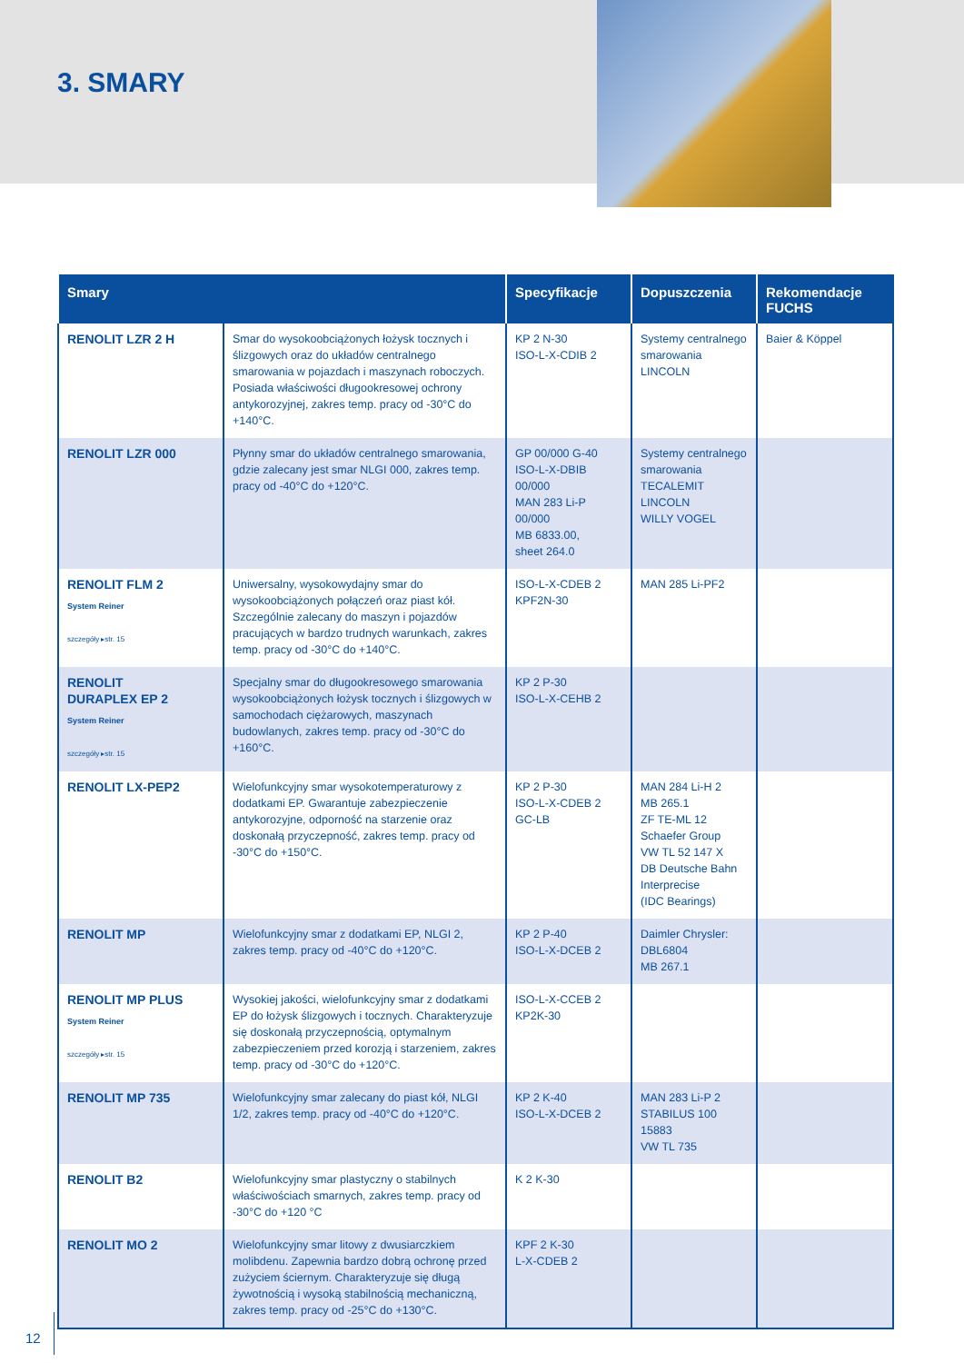3. SMARY
| Smary | | Specyfikacje | Dopuszczenia | Rekomendacje FUCHS |
| --- | --- | --- | --- | --- |
| RENOLIT LZR 2 H | Smar do wysokoobciążonych łożysk tocznych i ślizgowych oraz do układów centralnego smarowania w pojazdach i maszynach roboczych. Posiada właściwości długookresowej ochrony antykorozyjnej, zakres temp. pracy od -30°C do +140°C. | KP 2 N-30 ISO-L-X-CDIB 2 | Systemy centralnego smarowania LINCOLN | Baier & Köppel |
| RENOLIT LZR 000 | Płynny smar do układów centralnego smarowania, gdzie zalecany jest smar NLGI 000, zakres temp. pracy od -40°C do +120°C. | GP 00/000 G-40 ISO-L-X-DBIB 00/000 MAN 283 Li-P 00/000 MB 6833.00, sheet 264.0 | Systemy centralnego smarowania TECALEMIT LINCOLN WILLY VOGEL | |
| RENOLIT FLM 2 System Reiner szczegóły ▸str. 15 | Uniwersalny, wysokowydajny smar do wysokoobciążonych połączeń oraz piast kół. Szczególnie zalecany do maszyn i pojazdów pracujących w bardzo trudnych warunkach, zakres temp. pracy od -30°C do +140°C. | ISO-L-X-CDEB 2 KPF2N-30 | MAN 285 Li-PF2 | |
| RENOLIT DURAPLEX EP 2 System Reiner szczegóły ▸str. 15 | Specjalny smar do długookresowego smarowania wysokoobciążonych łożysk tocznych i ślizgowych w samochodach ciężarowych, maszynach budowlanych, zakres temp. pracy od -30°C do +160°C. | KP 2 P-30 ISO-L-X-CEHB 2 | | |
| RENOLIT LX-PEP2 | Wielofunkcyjny smar wysokotemperaturowy z dodatkami EP. Gwarantuje zabezpieczenie antykorozyjne, odporność na starzenie oraz doskonałą przyczepność, zakres temp. pracy od -30°C do +150°C. | KP 2 P-30 ISO-L-X-CDEB 2 GC-LB | MAN 284 Li-H 2 MB 265.1 ZF TE-ML 12 Schaefer Group VW TL 52 147 X DB Deutsche Bahn Interprecise (IDC Bearings) | |
| RENOLIT MP | Wielofunkcyjny smar z dodatkami EP, NLGI 2, zakres temp. pracy od -40°C do +120°C. | KP 2 P-40 ISO-L-X-DCEB 2 | Daimler Chrysler: DBL6804 MB 267.1 | |
| RENOLIT MP PLUS System Reiner szczegóły ▸str. 15 | Wysokiej jakości, wielofunkcyjny smar z dodatkami EP do łożysk ślizgowych i tocznych. Charakteryzuje się doskonałą przyczepnością, optymalnym zabezpieczeniem przed korozją i starzeniem, zakres temp. pracy od -30°C do +120°C. | ISO-L-X-CCEB 2 KP2K-30 | | |
| RENOLIT MP 735 | Wielofunkcyjny smar zalecany do piast kół, NLGI 1/2, zakres temp. pracy od -40°C do +120°C. | KP 2 K-40 ISO-L-X-DCEB 2 | MAN 283 Li-P 2 STABILUS 100 15883 VW TL 735 | |
| RENOLIT B2 | Wielofunkcyjny smar plastyczny o stabilnych właściwościach smarnych, zakres temp. pracy od -30°C do +120 °C | K 2 K-30 | | |
| RENOLIT MO 2 | Wielofunkcyjny smar litowy z dwusiarczkiem molibdenu. Zapewnia bardzo dobrą ochronę przed zużyciem ściernym. Charakteryzuje się długą żywotnością i wysoką stabilnością mechaniczną, zakres temp. pracy od -25°C do +130°C. | KPF 2 K-30 L-X-CDEB 2 | | |
12